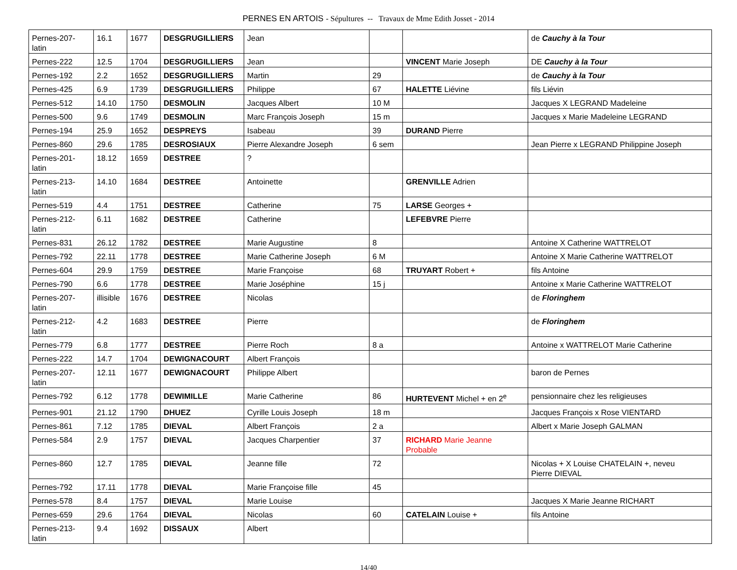PERNES EN ARTOIS - Sépultures -- Travaux de Mme Edith Josset - 2014
| Pernes-207- latin | 16.1 | 1677 | DESGRUGILLIERS | Jean | | | de Cauchy à la Tour |
| Pernes-222 | 12.5 | 1704 | DESGRUGILLIERS | Jean | | VINCENT Marie Joseph | DE Cauchy à la Tour |
| Pernes-192 | 2.2 | 1652 | DESGRUGILLIERS | Martin | 29 | | de Cauchy à la Tour |
| Pernes-425 | 6.9 | 1739 | DESGRUGILLIERS | Philippe | 67 | HALETTE Liévine | fils Liévin |
| Pernes-512 | 14.10 | 1750 | DESMOLIN | Jacques Albert | 10 M | | Jacques X LEGRAND Madeleine |
| Pernes-500 | 9.6 | 1749 | DESMOLIN | Marc François Joseph | 15 m | | Jacques x Marie Madeleine LEGRAND |
| Pernes-194 | 25.9 | 1652 | DESPREYS | Isabeau | 39 | DURAND Pierre | |
| Pernes-860 | 29.6 | 1785 | DESROSIAUX | Pierre Alexandre Joseph | 6 sem | | Jean Pierre x LEGRAND Philippine Joseph |
| Pernes-201- latin | 18.12 | 1659 | DESTREE | ? | | | |
| Pernes-213- latin | 14.10 | 1684 | DESTREE | Antoinette | | GRENVILLE Adrien | |
| Pernes-519 | 4.4 | 1751 | DESTREE | Catherine | 75 | LARSE Georges + | |
| Pernes-212- latin | 6.11 | 1682 | DESTREE | Catherine | | LEFEBVRE Pierre | |
| Pernes-831 | 26.12 | 1782 | DESTREE | Marie Augustine | 8 | | Antoine X Catherine WATTRELOT |
| Pernes-792 | 22.11 | 1778 | DESTREE | Marie Catherine Joseph | 6 M | | Antoine X Marie Catherine WATTRELOT |
| Pernes-604 | 29.9 | 1759 | DESTREE | Marie Françoise | 68 | TRUYART Robert + | fils Antoine |
| Pernes-790 | 6.6 | 1778 | DESTREE | Marie Joséphine | 15 j | | Antoine x Marie Catherine WATTRELOT |
| Pernes-207- latin | illisible | 1676 | DESTREE | Nicolas | | | de Floringhem |
| Pernes-212- latin | 4.2 | 1683 | DESTREE | Pierre | | | de Floringhem |
| Pernes-779 | 6.8 | 1777 | DESTREE | Pierre Roch | 8 a | | Antoine x WATTRELOT Marie Catherine |
| Pernes-222 | 14.7 | 1704 | DEWIGNACOURT | Albert François | | | |
| Pernes-207- latin | 12.11 | 1677 | DEWIGNACOURT | Philippe Albert | | | baron de Pernes |
| Pernes-792 | 6.12 | 1778 | DEWIMILLE | Marie Catherine | 86 | HURTEVENT Michel + en 2<sup>e</sup> | pensionnaire chez les religieuses |
| Pernes-901 | 21.12 | 1790 | DHUEZ | Cyrille Louis Joseph | 18 m | | Jacques François x Rose VIENTARD |
| Pernes-861 | 7.12 | 1785 | DIEVAL | Albert François | 2 a | | Albert x Marie Joseph GALMAN |
| Pernes-584 | 2.9 | 1757 | DIEVAL | Jacques Charpentier | 37 | RICHARD Marie Jeanne Probable | |
| Pernes-860 | 12.7 | 1785 | DIEVAL | Jeanne fille | 72 | | Nicolas + X Louise CHATELAIN +, neveu Pierre DIEVAL |
| Pernes-792 | 17.11 | 1778 | DIEVAL | Marie Françoise fille | 45 | | |
| Pernes-578 | 8.4 | 1757 | DIEVAL | Marie Louise | | | Jacques X Marie Jeanne RICHART |
| Pernes-659 | 29.6 | 1764 | DIEVAL | Nicolas | 60 | CATELAIN Louise + | fils Antoine |
| Pernes-213- latin | 9.4 | 1692 | DISSAUX | Albert | | | |
14/40